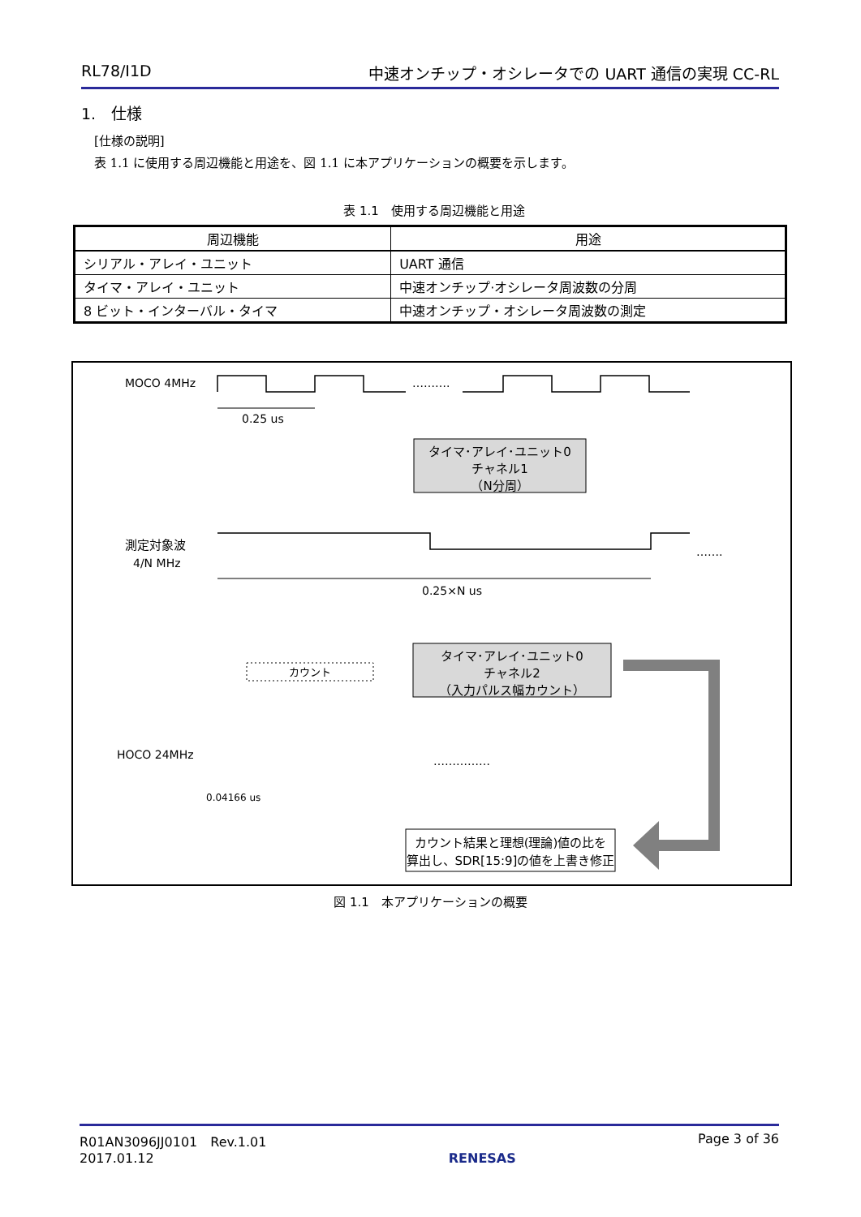RL78/I1D 中速オンチップ・オシレータでの UART 通信の実現 CC-RL
1.　仕様
[仕様の説明]
表 1.1 に使用する周辺機能と用途を、図 1.1 に本アプリケーションの概要を示します。
表 1.1　使用する周辺機能と用途
| 周辺機能 | 用途 |
| --- | --- |
| シリアル・アレイ・ユニット | UART 通信 |
| タイマ・アレイ・ユニット | 中速オンチップ·オシレータ周波数の分周 |
| 8 ビット・インターバル・タイマ | 中速オンチップ・オシレータ周波数の測定 |
MOCO 4MHz
……….
0.25 us
タイマ･アレイ･ユニット0
チャネル1
（N分周）
測定対象波
4/N MHz
…….
0.25×N us
タイマ･アレイ･ユニット0
チャネル2
（入力パルス幅カウント）
カウント
HOCO 24MHz
……………
0.04166 us
カウント結果と理想(理論)値の比を
算出し、SDR[15:9]の値を上書き修正
図 1.1　本アプリケーションの概要
R01AN3096JJ0101　Rev.1.01
2017.01.12
RENESAS Page 3 of 36